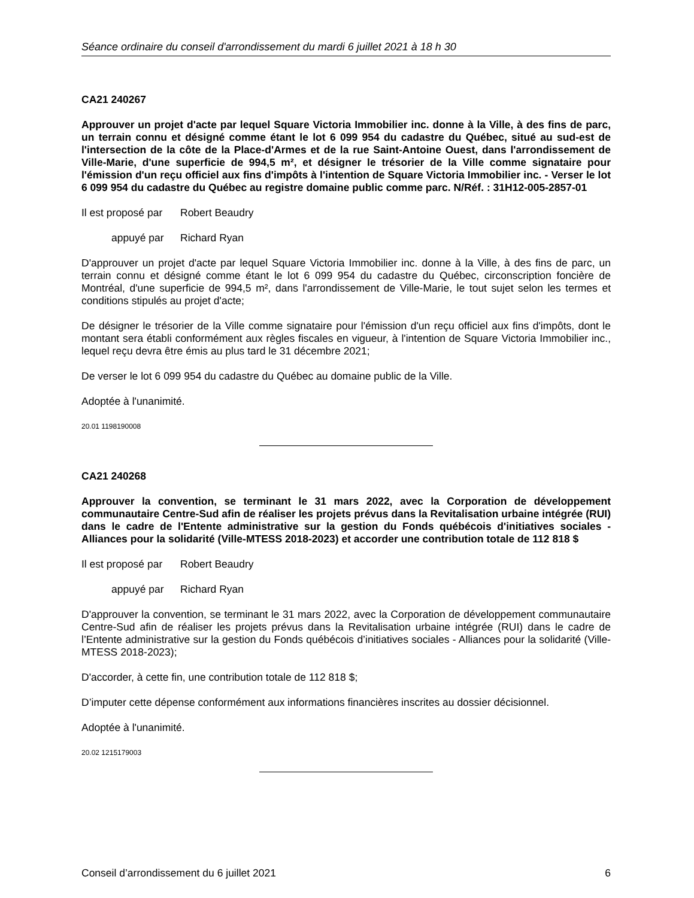Séance ordinaire du conseil d'arrondissement du mardi 6 juillet 2021 à 18 h 30
CA21 240267
Approuver un projet d'acte par lequel Square Victoria Immobilier inc. donne à la Ville, à des fins de parc, un terrain connu et désigné comme étant le lot 6 099 954 du cadastre du Québec, situé au sud-est de l'intersection de la côte de la Place-d'Armes et de la rue Saint-Antoine Ouest, dans l'arrondissement de Ville-Marie, d'une superficie de 994,5 m², et désigner le trésorier de la Ville comme signataire pour l'émission d'un reçu officiel aux fins d'impôts à l'intention de Square Victoria Immobilier inc. - Verser le lot 6 099 954 du cadastre du Québec au registre domaine public comme parc. N/Réf. : 31H12-005-2857-01
Il est proposé par Robert Beaudry
appuyé par Richard Ryan
D'approuver un projet d'acte par lequel Square Victoria Immobilier inc. donne à la Ville, à des fins de parc, un terrain connu et désigné comme étant le lot 6 099 954 du cadastre du Québec, circonscription foncière de Montréal, d'une superficie de 994,5 m², dans l'arrondissement de Ville-Marie, le tout sujet selon les termes et conditions stipulés au projet d'acte;
De désigner le trésorier de la Ville comme signataire pour l'émission d'un reçu officiel aux fins d'impôts, dont le montant sera établi conformément aux règles fiscales en vigueur, à l'intention de Square Victoria Immobilier inc., lequel reçu devra être émis au plus tard le 31 décembre 2021;
De verser le lot 6 099 954 du cadastre du Québec au domaine public de la Ville.
Adoptée à l'unanimité.
20.01 1198190008
CA21 240268
Approuver la convention, se terminant le 31 mars 2022, avec la Corporation de développement communautaire Centre-Sud afin de réaliser les projets prévus dans la Revitalisation urbaine intégrée (RUI) dans le cadre de l'Entente administrative sur la gestion du Fonds québécois d'initiatives sociales - Alliances pour la solidarité (Ville-MTESS 2018-2023) et accorder une contribution totale de 112 818 $
Il est proposé par Robert Beaudry
appuyé par Richard Ryan
D'approuver la convention, se terminant le 31 mars 2022, avec la Corporation de développement communautaire Centre-Sud afin de réaliser les projets prévus dans la Revitalisation urbaine intégrée (RUI) dans le cadre de l’Entente administrative sur la gestion du Fonds québécois d’initiatives sociales - Alliances pour la solidarité (Ville-MTESS 2018-2023);
D'accorder, à cette fin, une contribution totale de 112 818 $;
D’imputer cette dépense conformément aux informations financières inscrites au dossier décisionnel.
Adoptée à l'unanimité.
20.02 1215179003
Conseil d’arrondissement du 6 juillet 2021 6